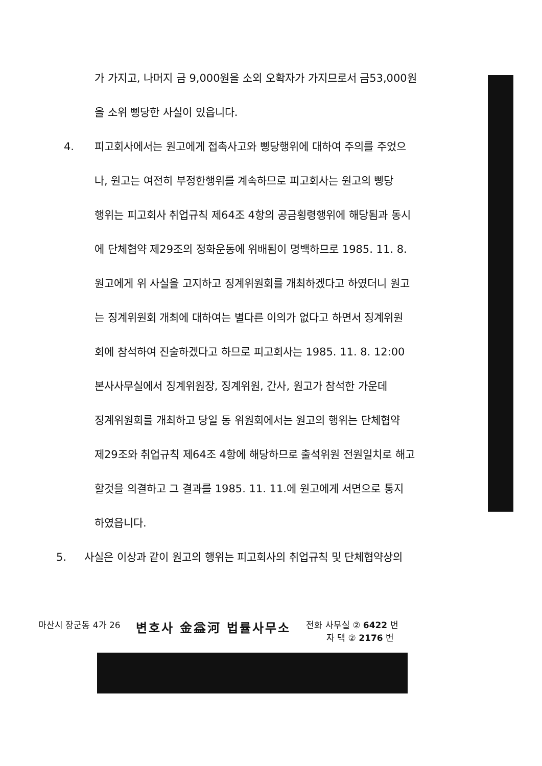가 가지고, 나머지 금 9,000원을 소외 오확자가 가지므로서 금53,000원
을 소위 삥당한 사실이 있읍니다.
4. 피고회사에서는 원고에게 접촉사고와 삥당행위에 대하여 주의를 주었으
나, 원고는 여전히 부정한행위를 계속하므로 피고회사는 원고의 삥당
행위는 피고회사 취업규칙 제64조 4항의 공금횡령행위에 해당됨과 동시
에 단체협약 제29조의 정화운동에 위배됨이 명백하므로 1985. 11. 8.
원고에게 위 사실을 고지하고 징계위원회를 개최하겠다고 하였더니 원고
는 징계위원회 개최에 대하여는 별다른 이의가 없다고 하면서 징계위원
회에 참석하여 진술하겠다고 하므로 피고회사는 1985. 11. 8. 12:00
본사사무실에서 징계위원장, 징계위원, 간사, 원고가 참석한 가운데
징계위원회를 개최하고 당일 동 위원회에서는 원고의 행위는 단체협약
제29조와 취업규칙 제64조 4항에 해당하므로 출석위원 전원일치로 해고
할것을 의결하고 그 결과를 1985. 11. 11.에 원고에게 서면으로 통지
하였읍니다.
5. 사실은 이상과 같이 원고의 행위는 피고회사의 취업규칙 및 단체협약상의
마산시 장군동 4가 26
변호사 金益河 법률사무소
전화 사무실 ② 6422 번
　　 자 택 ② 2176 번